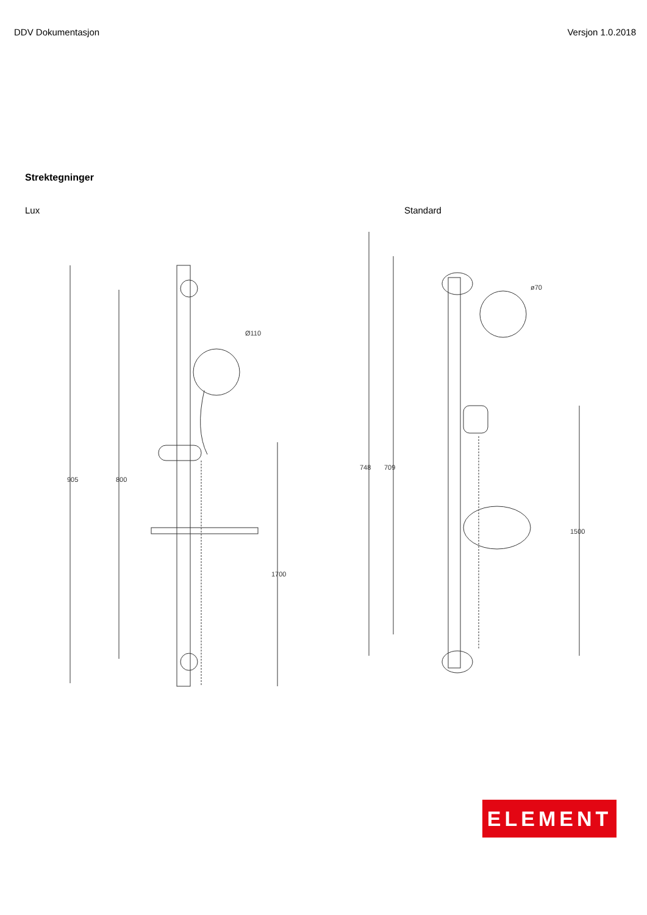DDV Dokumentasjon Versjon 1.0.2018
Strektegninger
Lux Standard
905
800
1700
Ø110
748
709
1500
ø70
ELEMENT